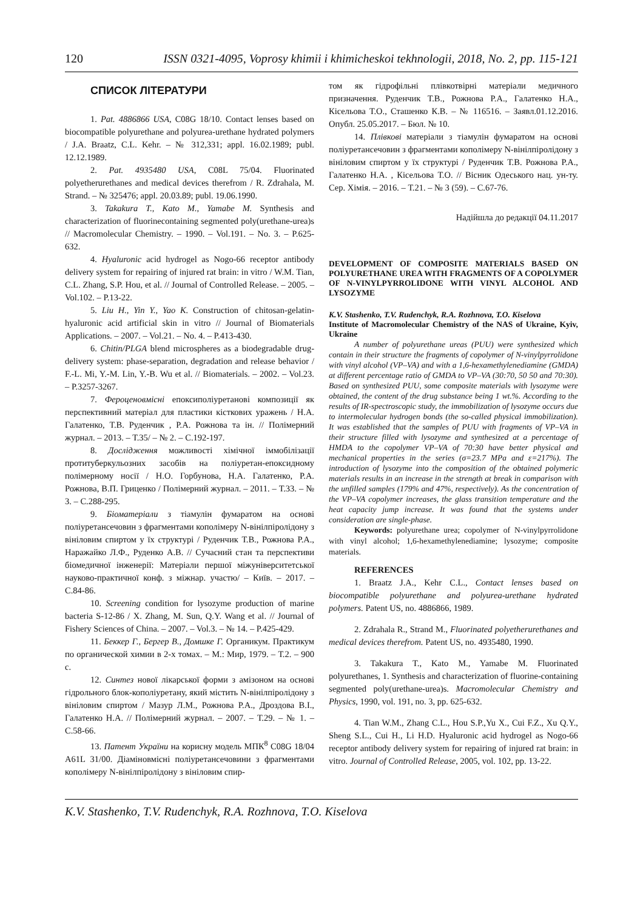120 ISSN 0321-4095, Voprosy khimii i khimicheskoi tekhnologii, 2018, No. 2, pp. 115-121
СПИСОК ЛІТЕРАТУРИ
1. Pat. 4886866 USA, C08G 18/10. Contact lenses based on biocompatible polyurethane and polyurea-urethane hydrated polymers / J.A. Braatz, C.L. Kehr. – № 312,331; appl. 16.02.1989; publ. 12.12.1989.
2. Pat. 4935480 USA, C08L 75/04. Fluorinated polyetherurethanes and medical devices therefrom / R. Zdrahala, M. Strand. – № 325476; appl. 20.03.89; publ. 19.06.1990.
3. Takakura T., Kato M., Yamabe M. Synthesis and characterization of fluorinecontaining segmented poly(urethane-urea)s // Macromolecular Chemistry. – 1990. – Vol.191. – No. 3. – P.625-632.
4. Hyaluronic acid hydrogel as Nogo-66 receptor antibody delivery system for repairing of injured rat brain: in vitro / W.M. Tian, C.L. Zhang, S.P. Hou, et al. // Journal of Controlled Release. – 2005. – Vol.102. – P.13-22.
5. Liu H., Yin Y., Yao K. Construction of chitosan-gelatin-hyaluronic acid artificial skin in vitro // Journal of Biomaterials Applications. – 2007. – Vol.21. – No. 4. – P.413-430.
6. Chitin/PLGA blend microspheres as a biodegradable drug-delivery system: phase-separation, degradation and release behavior / F.-L. Mi, Y.-M. Lin, Y.-B. Wu et al. // Biomaterials. – 2002. – Vol.23. – P.3257-3267.
7. Фероценовмісні епоксиполіуретанові композиції як перспективний матеріал для пластики кісткових уражень / Н.А. Галатенко, Т.В. Руденчик , Р.А. Рожнова та ін. // Полімерний журнал. – 2013. – Т.35/ – № 2. – С.192-197.
8. Дослідження можливості хімічної іммобілізації протитуберкульозних засобів на поліуретан-епоксидному полімерному носії / Н.О. Горбунова, Н.А. Галатенко, Р.А. Рожнова, В.П. Гриценко / Полімерний журнал. – 2011. – Т.33. – № 3. – С.288-295.
9. Біоматеріали з тіамулін фумаратом на основі поліуретансечовин з фрагментами кополімеру N-вінілпіролідону з вініловим спиртом у їх структурі / Руденчик Т.В., Рожнова Р.А., Наражайко Л.Ф., Руденко А.В. // Сучасний стан та перспективи біомедичної інженерії: Матеріали першої міжуніверситетської науково-практичної конф. з міжнар. участю/ – Київ. – 2017. – С.84-86.
10. Screening condition for lysozyme production of marine bacteria S-12-86 / X. Zhang, M. Sun, Q.Y. Wang et al. // Journal of Fishery Sciences of China. – 2007. – Vol.3. – № 14. – P.425-429.
11. Беккер Г., Бергер В., Домшке Г. Органикум. Практикум по органической химии в 2-х томах. – М.: Мир, 1979. – Т.2. – 900 с.
12. Синтез нової лікарської форми з амізоном на основі гідрольного блок-кополіуретану, який містить N-вінілпіролідону з вініловим спиртом / Мазур Л.М., Рожнова Р.А., Дроздова В.І., Галатенко Н.А. // Полімерний журнал. – 2007. – Т.29. – № 1. – С.58-66.
13. Патент України на корисну модель МПК<sup>8</sup> C08G 18/04 A61L 31/00. Діаміновмісні поліуретансечовини з фрагментами кополімеру N-вінілпіролідону з вініловим спир-
том як гідрофільні плівкотвірні матеріали медичного призначення. Руденчик Т.В., Рожнова Р.А., Галатенко Н.А., Кісельова Т.О., Сташенко К.В. – № 116516. – Заявл.01.12.2016. Опубл. 25.05.2017. – Бюл. № 10.
14. Плівкові матеріали з тіамулін фумаратом на основі поліуретансечовин з фрагментами кополімеру N-вінілпіролідону з вініловим спиртом у їх структурі / Руденчик Т.В. Рожнова Р.А., Галатенко Н.А. , Кісельова Т.О. // Вісник Одеського нац. ун-ту. Сер. Хімія. – 2016. – Т.21. – № 3 (59). – С.67-76.
Надійшла до редакції 04.11.2017
DEVELOPMENT OF COMPOSITE MATERIALS BASED ON POLYURETHANE UREA WITH FRAGMENTS OF A COPOLYMER OF N-VINYLPYRROLIDONE WITH VINYL ALCOHOL AND LYSOZYME
K.V. Stashenko, T.V. Rudenchyk, R.A. Rozhnova, T.O. Kiselova
Institute of Macromolecular Chemistry of the NAS of Ukraine, Kyiv, Ukraine
A number of polyurethane ureas (PUU) were synthesized which contain in their structure the fragments of copolymer of N-vinylpyrrolidone with vinyl alcohol (VP–VA) and with a 1,6-hexamethylenediamine (GMDA) at different percentage ratio of GMDA to VP–VA (30:70, 50 50 and 70:30). Based on synthesized PUU, some composite materials with lysozyme were obtained, the content of the drug substance being 1 wt.%. According to the results of IR-spectroscopic study, the immobilization of lysozyme occurs due to intermolecular hydrogen bonds (the so-called physical immobilization). It was established that the samples of PUU with fragments of VP–VA in their structure filled with lysozyme and synthesized at a percentage of HMDA to the copolymer VP–VA of 70:30 have better physical and mechanical properties in the series (σ=23.7 MPa and ε=217%). The introduction of lysozyme into the composition of the obtained polymeric materials results in an increase in the strength at break in comparison with the unfilled samples (179% and 47%, respectively). As the concentration of the VP–VA copolymer increases, the glass transition temperature and the heat capacity jump increase. It was found that the systems under consideration are single-phase.
Keywords: polyurethane urea; copolymer of N-vinylpyrrolidone with vinyl alcohol; 1,6-hexamethylenediamine; lysozyme; composite materials.
REFERENCES
1. Braatz J.A., Kehr C.L., Contact lenses based on biocompatible polyurethane and polyurea-urethane hydrated polymers. Patent US, no. 4886866, 1989.
2. Zdrahala R., Strand M., Fluorinated polyetherurethanes and medical devices therefrom. Patent US, no. 4935480, 1990.
3. Takakura T., Kato M., Yamabe M. Fluorinated polyurethanes, 1. Synthesis and characterization of fluorine-containing segmented poly(urethane-urea)s. Macromolecular Chemistry and Physics, 1990, vol. 191, no. 3, pp. 625-632.
4. Tian W.M., Zhang C.L., Hou S.P.,Yu X., Cui F.Z., Xu Q.Y., Sheng S.L., Cui H., Li H.D. Hyaluronic acid hydrogel as Nogo-66 receptor antibody delivery system for repairing of injured rat brain: in vitro. Journal of Controlled Release, 2005, vol. 102, pp. 13-22.
K.V. Stashenko, T.V. Rudenchyk, R.A. Rozhnova, T.O. Kiselova